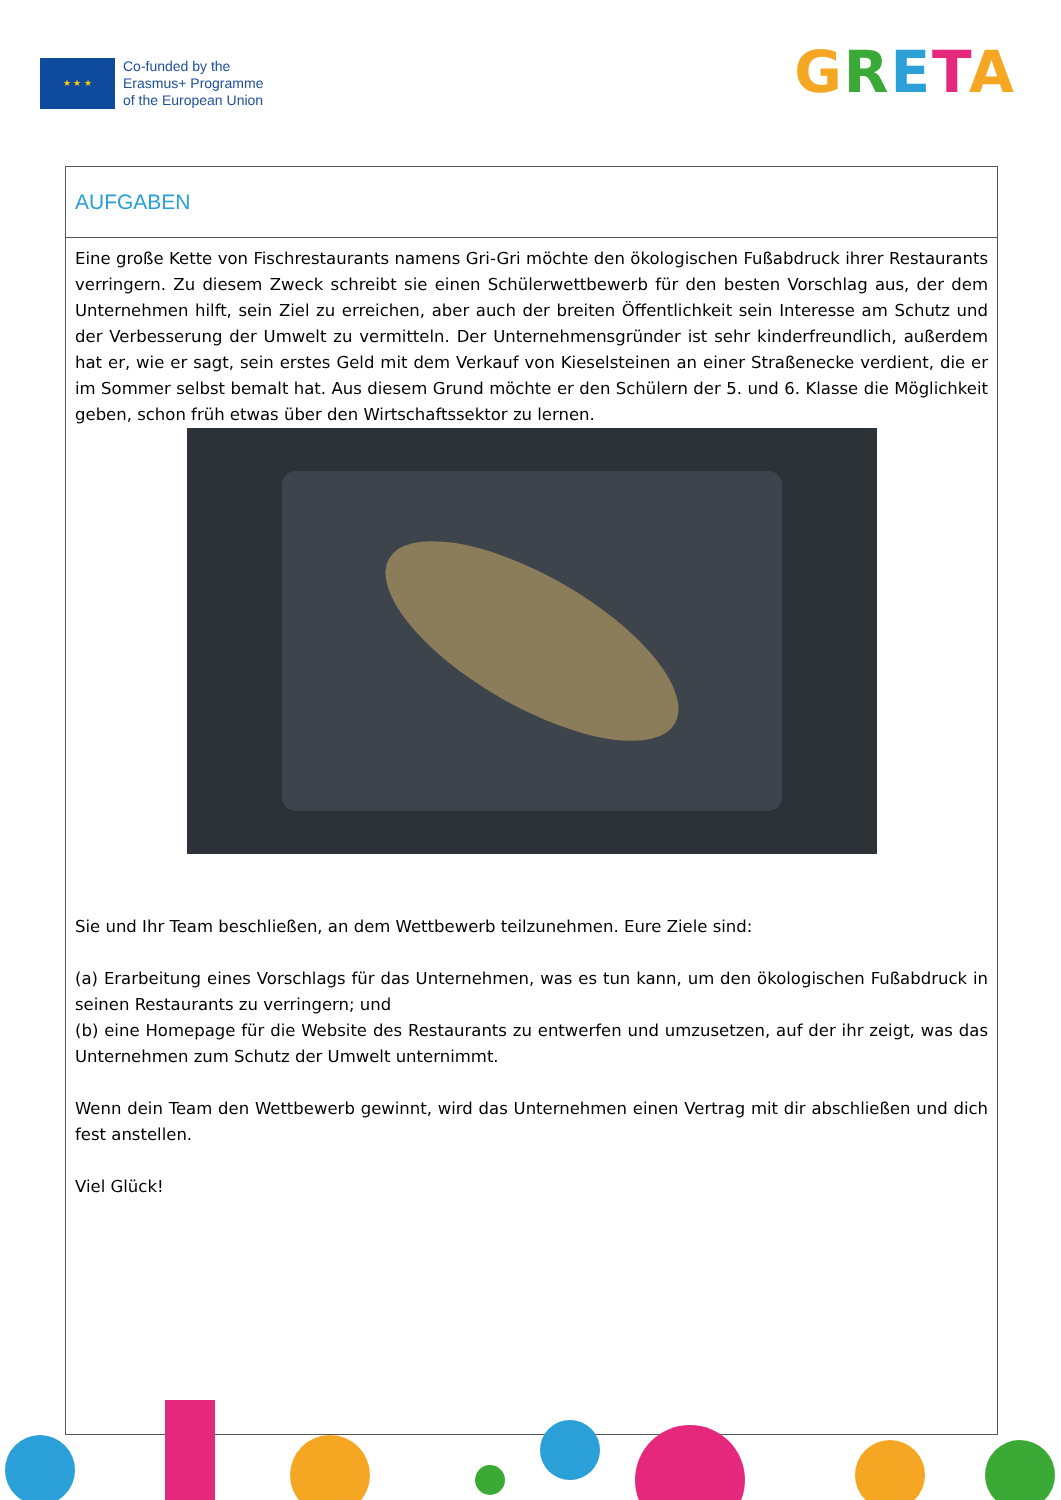★ ★ ★
Co-funded by the
Erasmus+ Programme
of the European Union
GRETA
| AUFGABEN |
| --- |
| Eine große Kette von Fischrestaurants namens Gri-Gri möchte den ökologischen Fußabdruck ihrer Restaurants verringern. Zu diesem Zweck schreibt sie einen Schülerwettbewerb für den besten Vorschlag aus, der dem Unternehmen hilft, sein Ziel zu erreichen, aber auch der breiten Öffentlichkeit sein Interesse am Schutz und der Verbesserung der Umwelt zu vermitteln. Der Unternehmensgründer ist sehr kinderfreundlich, außerdem hat er, wie er sagt, sein erstes Geld mit dem Verkauf von Kieselsteinen an einer Straßenecke verdient, die er im Sommer selbst bemalt hat. Aus diesem Grund möchte er den Schülern der 5. und 6. Klasse die Möglichkeit geben, schon früh etwas über den Wirtschaftssektor zu lernen. Sie und Ihr Team beschließen, an dem Wettbewerb teilzunehmen. Eure Ziele sind: (a) Erarbeitung eines Vorschlags für das Unternehmen, was es tun kann, um den ökologischen Fußabdruck in seinen Restaurants zu verringern; und (b) eine Homepage für die Website des Restaurants zu entwerfen und umzusetzen, auf der ihr zeigt, was das Unternehmen zum Schutz der Umwelt unternimmt. Wenn dein Team den Wettbewerb gewinnt, wird das Unternehmen einen Vertrag mit dir abschließen und dich fest anstellen. Viel Glück! |